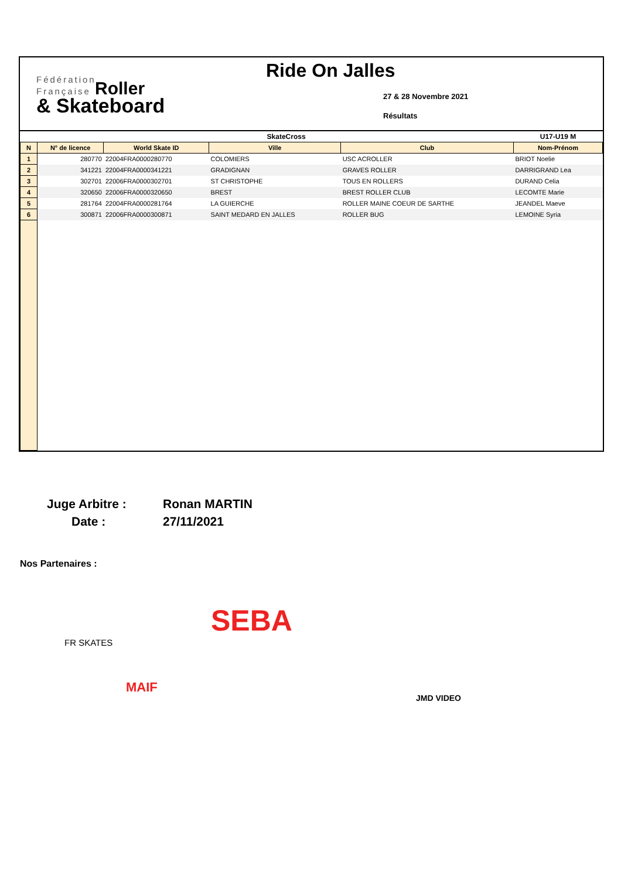Fédération
Française Roller
& Skateboard
Ride On Jalles
27 & 28 Novembre 2021
Résultats
| SkateCross | | | | | U17-U19 M |
| --- | --- | --- | --- | --- | --- |
| N | N° de licence | World Skate ID | Ville | Club | Nom-Prénom |
| 1 | 280770 | 22004FRA0000280770 | COLOMIERS | USC ACROLLER | BRIOT Noelie |
| 2 | 341221 | 22004FRA0000341221 | GRADIGNAN | GRAVES ROLLER | DARRIGRAND Lea |
| 3 | 302701 | 22006FRA0000302701 | ST CHRISTOPHE | TOUS EN ROLLERS | DURAND Celia |
| 4 | 320650 | 22006FRA0000320650 | BREST | BREST ROLLER CLUB | LECOMTE Marie |
| 5 | 281764 | 22004FRA0000281764 | LA GUIERCHE | ROLLER MAINE COEUR DE SARTHE | JEANDEL Maeve |
| 6 | 300871 | 22006FRA0000300871 | SAINT MEDARD EN JALLES | ROLLER BUG | LEMOINE Syria |
Juge Arbitre : Ronan MARTIN
Date : 27/11/2021
Nos Partenaires :
FR SKATES
SEBA
MAIF
JMD VIDEO